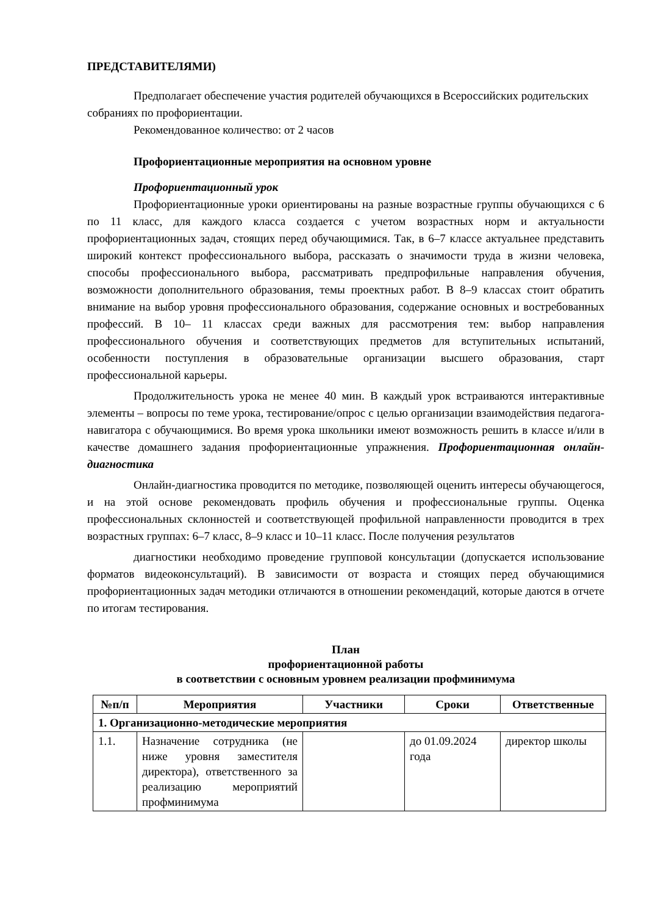ПРЕДСТАВИТЕЛЯМИ)
Предполагает обеспечение участия родителей обучающихся в Всероссийских родительских собраниях по профориентации.
Рекомендованное количество: от 2 часов
Профориентационные мероприятия на основном уровне
Профориентационный урок
Профориентационные уроки ориентированы на разные возрастные группы обучающихся с 6 по 11 класс, для каждого класса создается с учетом возрастных норм и актуальности профориентационных задач, стоящих перед обучающимися. Так, в 6–7 классе актуальнее представить широкий контекст профессионального выбора, рассказать о значимости труда в жизни человека, способы профессионального выбора, рассматривать предпрофильные направления обучения, возможности дополнительного образования, темы проектных работ. В 8–9 классах стоит обратить внимание на выбор уровня профессионального образования, содержание основных и востребованных профессий. В 10– 11 классах среди важных для рассмотрения тем: выбор направления профессионального обучения и соответствующих предметов для вступительных испытаний, особенности поступления в образовательные организации высшего образования, старт профессиональной карьеры.
Продолжительность урока не менее 40 мин. В каждый урок встраиваются интерактивные элементы – вопросы по теме урока, тестирование/опрос с целью организации взаимодействия педагога-навигатора с обучающимися. Во время урока школьники имеют возможность решить в классе и/или в качестве домашнего задания профориентационные упражнения. Профориентационная онлайн-диагностика
Онлайн-диагностика проводится по методике, позволяющей оценить интересы обучающегося, и на этой основе рекомендовать профиль обучения и профессиональные группы. Оценка профессиональных склонностей и соответствующей профильной направленности проводится в трех возрастных группах: 6–7 класс, 8–9 класс и 10–11 класс. После получения результатов
диагностики необходимо проведение групповой консультации (допускается использование форматов видеоконсультаций). В зависимости от возраста и стоящих перед обучающимися профориентационных задач методики отличаются в отношении рекомендаций, которые даются в отчете по итогам тестирования.
План
профориентационной работы
в соответствии с основным уровнем реализации профминимума
| №п/п | Мероприятия | Участники | Сроки | Ответственные |
| --- | --- | --- | --- | --- |
| 1. Организационно-методические мероприятия | | | | |
| 1.1. | Назначение сотрудника (не ниже уровня заместителя директора), ответственного за реализацию мероприятий профминимума | | до 01.09.2024 года | директор школы |